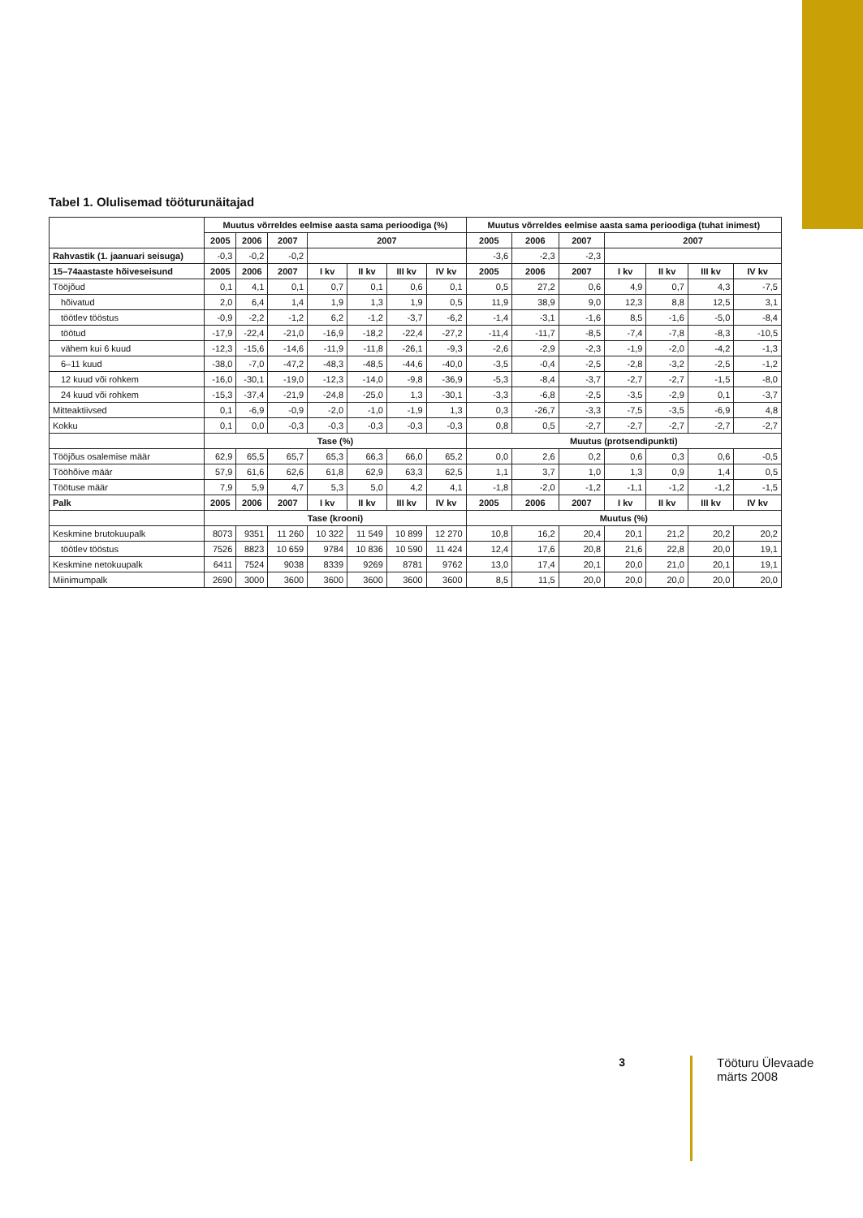Tabel 1. Olulisemad tööturunäitajad
| | Muutus võrreldes eelmise aasta sama perioodiga (%) | | | | | | | Muutus võrreldes eelmise aasta sama perioodiga (tuhat inimest) | | | | | | |
| --- | --- | --- | --- | --- | --- | --- | --- | --- | --- | --- | --- | --- | --- | --- |
| | 2005 | 2006 | 2007 | 2007 | | | | 2005 | 2006 | 2007 | 2007 | | | |
| Rahvastik (1. jaanuari seisuga) | -0,3 | -0,2 | -0,2 | | | | | -3,6 | -2,3 | -2,3 | | | | |
| 15–74aastaste hõiveseisund | 2005 | 2006 | 2007 | I kv | II kv | III kv | IV kv | 2005 | 2006 | 2007 | I kv | II kv | III kv | IV kv |
| Tööjõud | 0,1 | 4,1 | 0,1 | 0,7 | 0,1 | 0,6 | 0,1 | 0,5 | 27,2 | 0,6 | 4,9 | 0,7 | 4,3 | -7,5 |
| hõivatud | 2,0 | 6,4 | 1,4 | 1,9 | 1,3 | 1,9 | 0,5 | 11,9 | 38,9 | 9,0 | 12,3 | 8,8 | 12,5 | 3,1 |
| töötlev tööstus | -0,9 | -2,2 | -1,2 | 6,2 | -1,2 | -3,7 | -6,2 | -1,4 | -3,1 | -1,6 | 8,5 | -1,6 | -5,0 | -8,4 |
| töötud | -17,9 | -22,4 | -21,0 | -16,9 | -18,2 | -22,4 | -27,2 | -11,4 | -11,7 | -8,5 | -7,4 | -7,8 | -8,3 | -10,5 |
| vähem kui 6 kuud | -12,3 | -15,6 | -14,6 | -11,9 | -11,8 | -26,1 | -9,3 | -2,6 | -2,9 | -2,3 | -1,9 | -2,0 | -4,2 | -1,3 |
| 6–11 kuud | -38,0 | -7,0 | -47,2 | -48,3 | -48,5 | -44,6 | -40,0 | -3,5 | -0,4 | -2,5 | -2,8 | -3,2 | -2,5 | -1,2 |
| 12 kuud või rohkem | -16,0 | -30,1 | -19,0 | -12,3 | -14,0 | -9,8 | -36,9 | -5,3 | -8,4 | -3,7 | -2,7 | -2,7 | -1,5 | -8,0 |
| 24 kuud või rohkem | -15,3 | -37,4 | -21,9 | -24,8 | -25,0 | 1,3 | -30,1 | -3,3 | -6,8 | -2,5 | -3,5 | -2,9 | 0,1 | -3,7 |
| Mitteaktiivsed | 0,1 | -6,9 | -0,9 | -2,0 | -1,0 | -1,9 | 1,3 | 0,3 | -26,7 | -3,3 | -7,5 | -3,5 | -6,9 | 4,8 |
| Kokku | 0,1 | 0,0 | -0,3 | -0,3 | -0,3 | -0,3 | -0,3 | 0,8 | 0,5 | -2,7 | -2,7 | -2,7 | -2,7 | -2,7 |
| | Tase (%) | | | | | | | Muutus (protsendipunkti) | | | | | | |
| Tööjõus osalemise määr | 62,9 | 65,5 | 65,7 | 65,3 | 66,3 | 66,0 | 65,2 | 0,0 | 2,6 | 0,2 | 0,6 | 0,3 | 0,6 | -0,5 |
| Tööhõive määr | 57,9 | 61,6 | 62,6 | 61,8 | 62,9 | 63,3 | 62,5 | 1,1 | 3,7 | 1,0 | 1,3 | 0,9 | 1,4 | 0,5 |
| Töötuse määr | 7,9 | 5,9 | 4,7 | 5,3 | 5,0 | 4,2 | 4,1 | -1,8 | -2,0 | -1,2 | -1,1 | -1,2 | -1,2 | -1,5 |
| Palk | 2005 | 2006 | 2007 | I kv | II kv | III kv | IV kv | 2005 | 2006 | 2007 | I kv | II kv | III kv | IV kv |
| | Tase (krooni) | | | | | | | Muutus (%) | | | | | | |
| Keskmine brutokuupalk | 8073 | 9351 | 11 260 | 10 322 | 11 549 | 10 899 | 12 270 | 10,8 | 16,2 | 20,4 | 20,1 | 21,2 | 20,2 | 20,2 |
| töötlev tööstus | 7526 | 8823 | 10 659 | 9784 | 10 836 | 10 590 | 11 424 | 12,4 | 17,6 | 20,8 | 21,6 | 22,8 | 20,0 | 19,1 |
| Keskmine netokuupalk | 6411 | 7524 | 9038 | 8339 | 9269 | 8781 | 9762 | 13,0 | 17,4 | 20,1 | 20,0 | 21,0 | 20,1 | 19,1 |
| Miinimumpalk | 2690 | 3000 | 3600 | 3600 | 3600 | 3600 | 3600 | 8,5 | 11,5 | 20,0 | 20,0 | 20,0 | 20,0 | 20,0 |
3 Tööturu Ülevaade
märts 2008